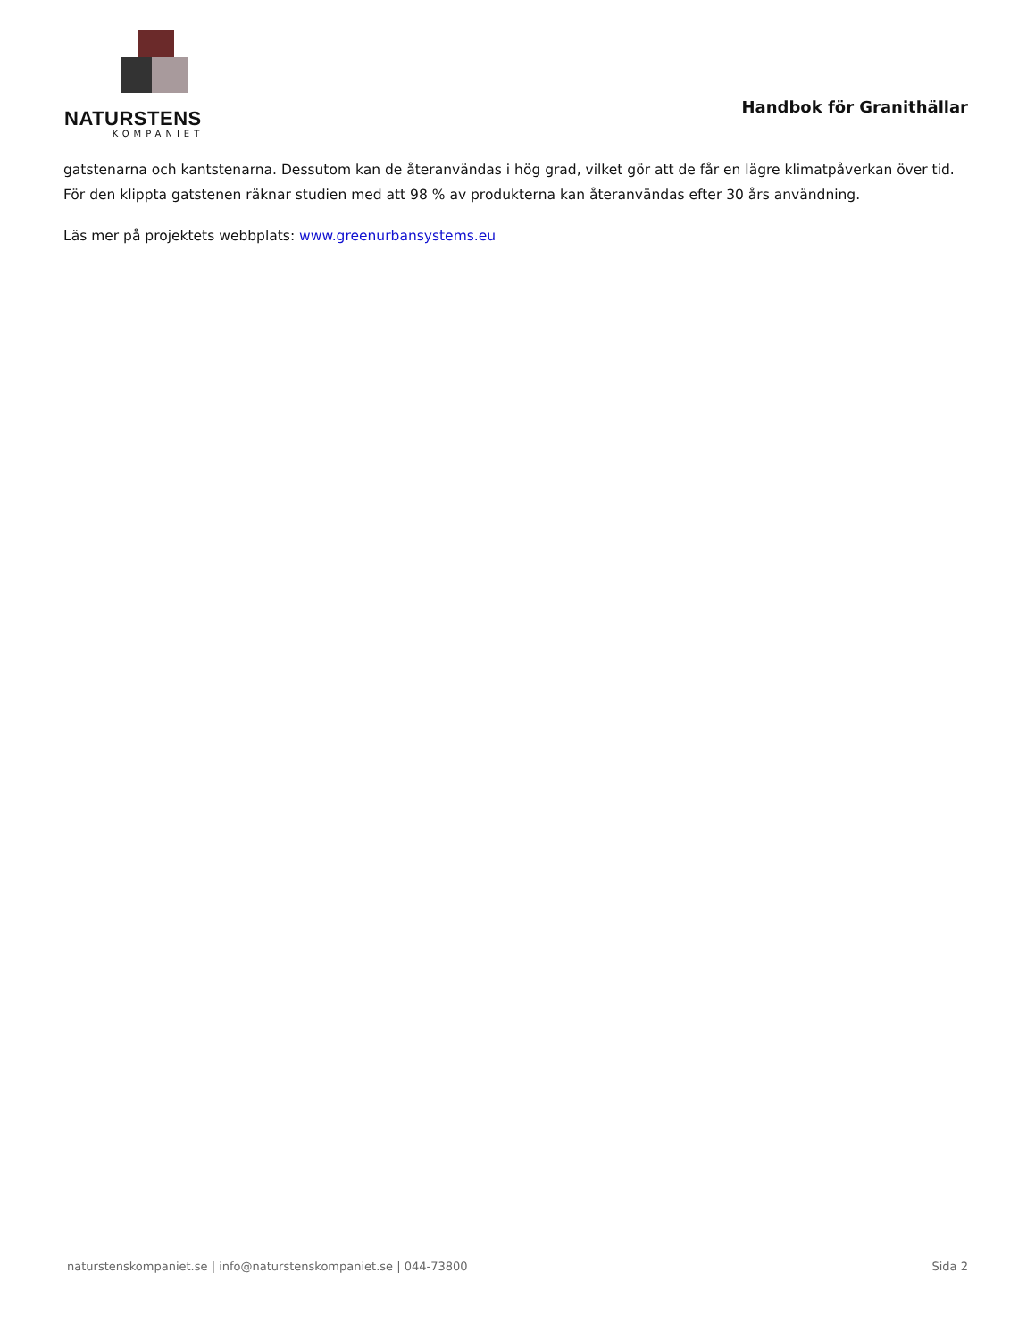NATURSTENS
KOMPANIET
Handbok för Granithällar
gatstenarna och kantstenarna. Dessutom kan de återanvändas i hög grad, vilket gör att de får en lägre klimatpåverkan över tid. För den klippta gatstenen räknar studien med att 98 % av produkterna kan återanvändas efter 30 års användning.
Läs mer på projektets webbplats: www.greenurbansystems.eu
naturstenskompaniet.se | info@naturstenskompaniet.se | 044-73800 Sida 2